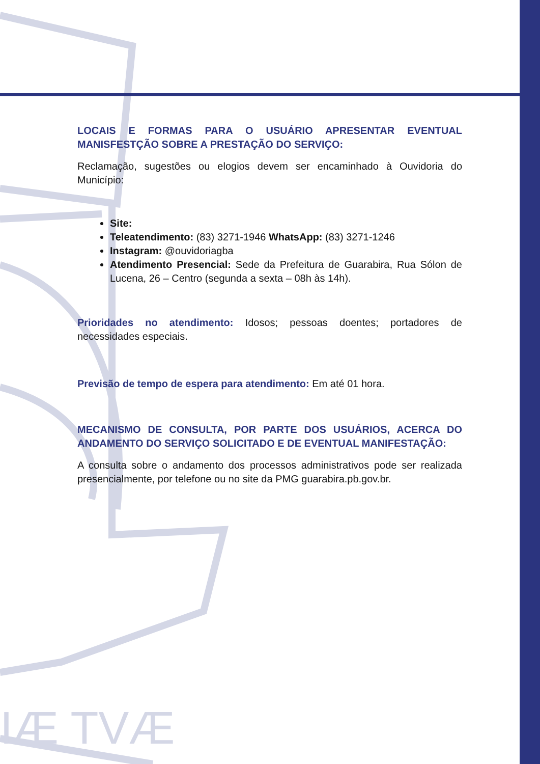IÆ TVÆ
LOCAIS E FORMAS PARA O USUÁRIO APRESENTAR EVENTUAL MANISFESTÇÃO SOBRE A PRESTAÇÃO DO SERVIÇO:
Reclamação, sugestões ou elogios devem ser encaminhado à Ouvidoria do Município:
Site:
Teleatendimento: (83) 3271-1946 WhatsApp: (83) 3271-1246
Instagram: @ouvidoriagba
Atendimento Presencial: Sede da Prefeitura de Guarabira, Rua Sólon de Lucena, 26 – Centro (segunda a sexta – 08h às 14h).
Prioridades no atendimento: Idosos; pessoas doentes; portadores de necessidades especiais.
Previsão de tempo de espera para atendimento: Em até 01 hora.
MECANISMO DE CONSULTA, POR PARTE DOS USUÁRIOS, ACERCA DO ANDAMENTO DO SERVIÇO SOLICITADO E DE EVENTUAL MANIFESTAÇÃO:
A consulta sobre o andamento dos processos administrativos pode ser realizada presencialmente, por telefone ou no site da PMG guarabira.pb.gov.br.